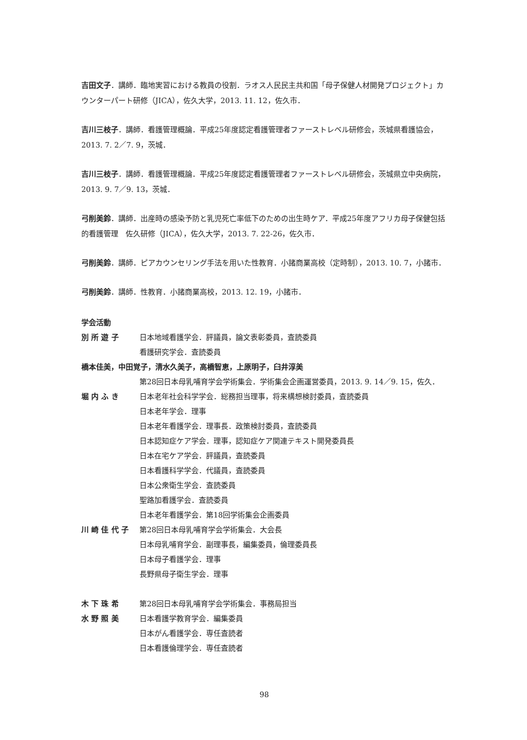吉田文子．講師．臨地実習における教員の役割．ラオス人民民主共和国「母子保健人材開発プロジェクト」カウンターパート研修（JICA），佐久大学，2013. 11. 12，佐久市．
吉川三枝子．講師．看護管理概論．平成25年度認定看護管理者ファーストレベル研修会，茨城県看護協会，2013. 7. 2／7. 9，茨城．
吉川三枝子．講師．看護管理概論．平成25年度認定看護管理者ファーストレベル研修会，茨城県立中央病院，2013. 9. 7／9. 13，茨城．
弓削美鈴．講師．出産時の感染予防と乳児死亡率低下のための出生時ケア．平成25年度アフリカ母子保健包括的看護管理　佐久研修（JICA），佐久大学，2013. 7. 22-26，佐久市．
弓削美鈴．講師．ピアカウンセリング手法を用いた性教育．小諸商業高校（定時制），2013. 10. 7，小諸市．
弓削美鈴．講師．性教育．小諸商業高校，2013. 12. 19，小諸市．
学会活動
別 所 遊 子 日本地域看護学会．評議員，論文表彰委員，査読委員
看護研究学会．査読委員
橋本佳美，中田覚子，清水久美子，高橋智恵，上原明子，臼井淳美
第28回日本母乳哺育学会学術集会．学術集会企画運営委員，2013. 9. 14／9. 15，佐久．
堀 内 ふ き 日本老年社会科学学会．総務担当理事，将来構想検討委員，査読委員
日本老年学会．理事
日本老年看護学会．理事長．政策検討委員，査読委員
日本認知症ケア学会．理事，認知症ケア関連テキスト開発委員長
日本在宅ケア学会．評議員，査読委員
日本看護科学学会．代議員，査読委員
日本公衆衛生学会．査読委員
聖路加看護学会．査読委員
日本老年看護学会．第18回学術集会企画委員
川 崎 佳 代 子 第28回日本母乳哺育学会学術集会．大会長
日本母乳哺育学会．副理事長，編集委員，倫理委員長
日本母子看護学会．理事
長野県母子衛生学会．理事
木 下 珠 希 第28回日本母乳哺育学会学術集会．事務局担当
水 野 照 美 日本看護学教育学会．編集委員
日本がん看護学会．専任査読者
日本看護倫理学会．専任査読者
98